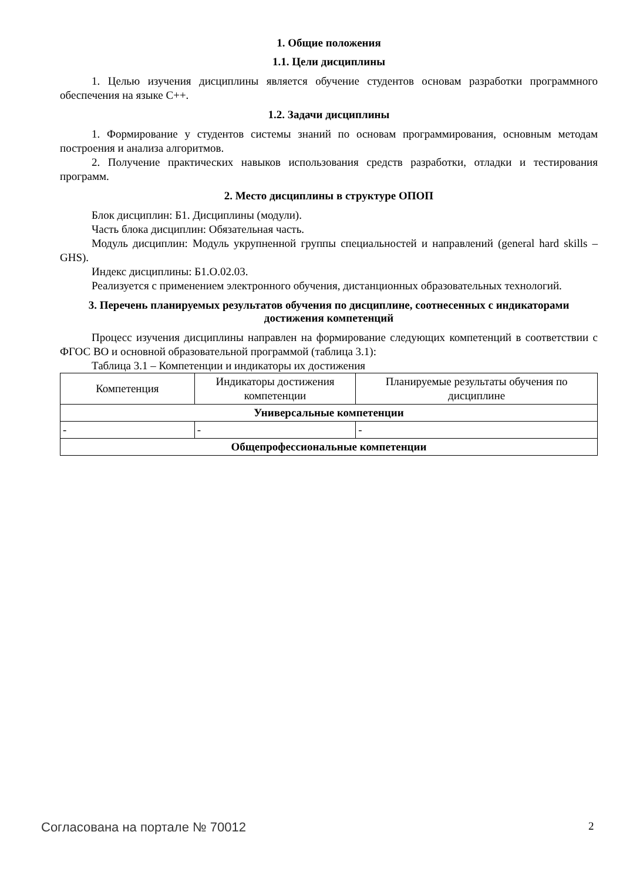1. Общие положения
1.1. Цели дисциплины
1. Целью изучения дисциплины является обучение студентов основам разработки программного обеспечения на языке С++.
1.2. Задачи дисциплины
1. Формирование у студентов системы знаний по основам программирования, основным методам построения и анализа алгоритмов.
2. Получение практических навыков использования средств разработки, отладки и тестирования программ.
2. Место дисциплины в структуре ОПОП
Блок дисциплин: Б1. Дисциплины (модули).
Часть блока дисциплин: Обязательная часть.
Модуль дисциплин: Модуль укрупненной группы специальностей и направлений (general hard skills – GHS).
Индекс дисциплины: Б1.О.02.03.
Реализуется с применением электронного обучения, дистанционных образовательных технологий.
3. Перечень планируемых результатов обучения по дисциплине, соотнесенных с индикаторами достижения компетенций
Процесс изучения дисциплины направлен на формирование следующих компетенций в соответствии с ФГОС ВО и основной образовательной программой (таблица 3.1):
Таблица 3.1 – Компетенции и индикаторы их достижения
| Компетенция | Индикаторы достижения компетенции | Планируемые результаты обучения по дисциплине |
| --- | --- | --- |
| Универсальные компетенции | | |
| - | - | - |
| Общепрофессиональные компетенции | | |
Согласована на портале № 70012 2